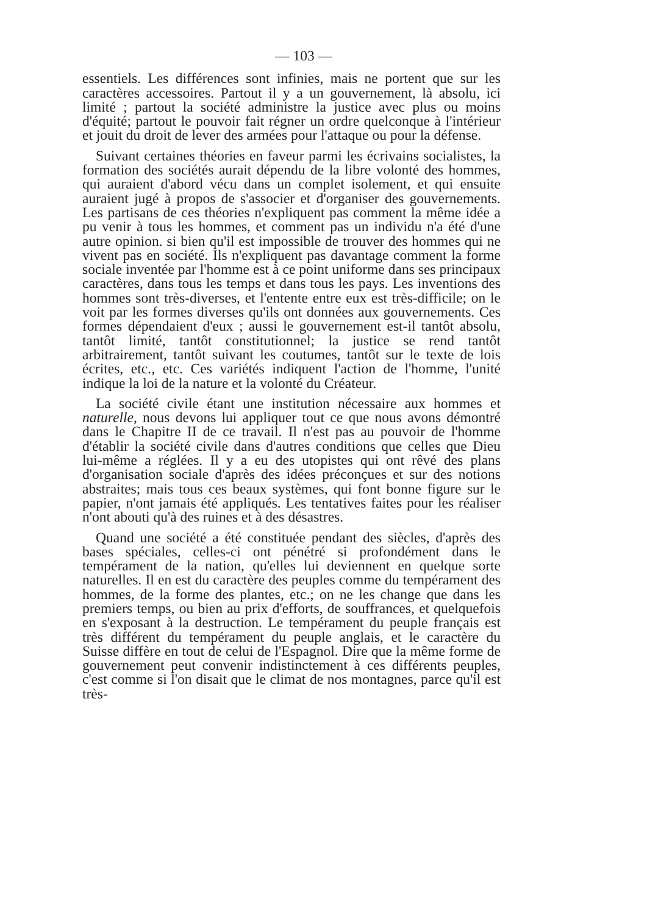— 103 —
essentiels. Les différences sont infinies, mais ne portent que sur les caractères accessoires. Partout il y a un gouvernement, là absolu, ici limité ; partout la société administre la justice avec plus ou moins d'équité; partout le pouvoir fait régner un ordre quelconque à l'intérieur et jouit du droit de lever des armées pour l'attaque ou pour la défense.
Suivant certaines théories en faveur parmi les écrivains socialistes, la formation des sociétés aurait dépendu de la libre volonté des hommes, qui auraient d'abord vécu dans un complet isolement, et qui ensuite auraient jugé à propos de s'associer et d'organiser des gouvernements. Les partisans de ces théories n'expliquent pas comment la même idée a pu venir à tous les hommes, et comment pas un individu n'a été d'une autre opinion. si bien qu'il est impossible de trouver des hommes qui ne vivent pas en société. Ils n'expliquent pas davantage comment la forme sociale inventée par l'homme est à ce point uniforme dans ses principaux caractères, dans tous les temps et dans tous les pays. Les inventions des hommes sont très-diverses, et l'entente entre eux est très-difficile; on le voit par les formes diverses qu'ils ont données aux gouvernements. Ces formes dépendaient d'eux ; aussi le gouvernement est-il tantôt absolu, tantôt limité, tantôt constitutionnel; la justice se rend tantôt arbitrairement, tantôt suivant les coutumes, tantôt sur le texte de lois écrites, etc., etc. Ces variétés indiquent l'action de l'homme, l'unité indique la loi de la nature et la volonté du Créateur.
La société civile étant une institution nécessaire aux hommes et naturelle, nous devons lui appliquer tout ce que nous avons démontré dans le Chapitre II de ce travail. Il n'est pas au pouvoir de l'homme d'établir la société civile dans d'autres conditions que celles que Dieu lui-même a réglées. Il y a eu des utopistes qui ont rêvé des plans d'organisation sociale d'après des idées préconçues et sur des notions abstraites; mais tous ces beaux systèmes, qui font bonne figure sur le papier, n'ont jamais été appliqués. Les tentatives faites pour les réaliser n'ont abouti qu'à des ruines et à des désastres.
Quand une société a été constituée pendant des siècles, d'après des bases spéciales, celles-ci ont pénétré si profondément dans le tempérament de la nation, qu'elles lui deviennent en quelque sorte naturelles. Il en est du caractère des peuples comme du tempérament des hommes, de la forme des plantes, etc.; on ne les change que dans les premiers temps, ou bien au prix d'efforts, de souffrances, et quelquefois en s'exposant à la destruction. Le tempérament du peuple français est très différent du tempérament du peuple anglais, et le caractère du Suisse diffère en tout de celui de l'Espagnol. Dire que la même forme de gouvernement peut convenir indistinctement à ces différents peuples, c'est comme si l'on disait que le climat de nos montagnes, parce qu'il est très-